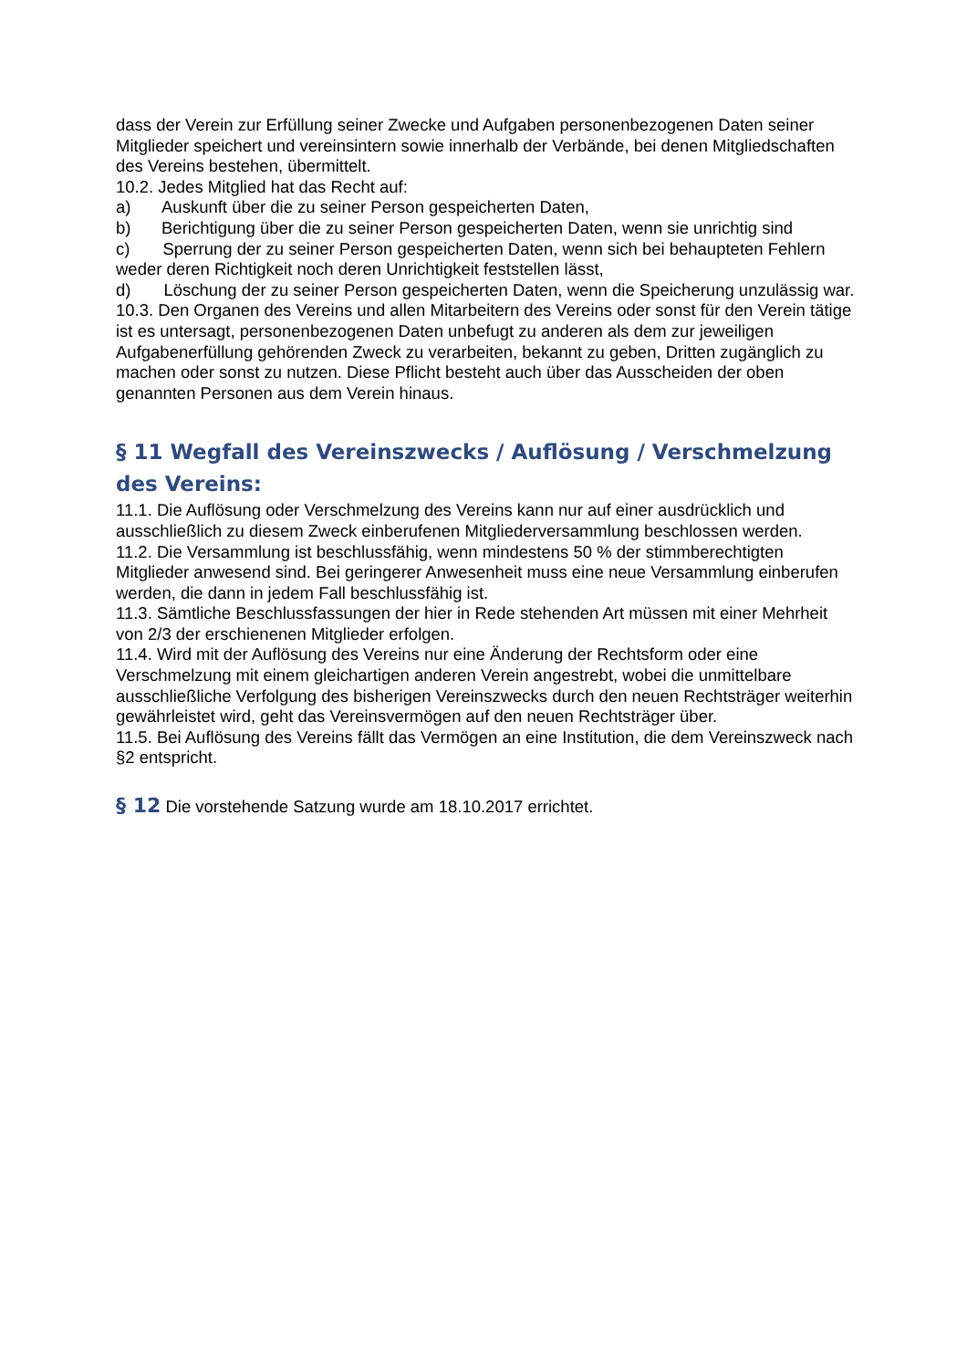dass der Verein zur Erfüllung seiner Zwecke und Aufgaben personenbezogenen Daten seiner Mitglieder speichert und vereinsintern sowie innerhalb der Verbände, bei denen Mitgliedschaften des Vereins bestehen, übermittelt.
10.2. Jedes Mitglied hat das Recht auf:
a) Auskunft über die zu seiner Person gespeicherten Daten,
b) Berichtigung über die zu seiner Person gespeicherten Daten, wenn sie unrichtig sind
c) Sperrung der zu seiner Person gespeicherten Daten, wenn sich bei behaupteten Fehlern weder deren Richtigkeit noch deren Unrichtigkeit feststellen lässt,
d) Löschung der zu seiner Person gespeicherten Daten, wenn die Speicherung unzulässig war.
10.3. Den Organen des Vereins und allen Mitarbeitern des Vereins oder sonst für den Verein tätige ist es untersagt, personenbezogenen Daten unbefugt zu anderen als dem zur jeweiligen Aufgabenerfüllung gehörenden Zweck zu verarbeiten, bekannt zu geben, Dritten zugänglich zu machen oder sonst zu nutzen. Diese Pflicht besteht auch über das Ausscheiden der oben genannten Personen aus dem Verein hinaus.
§ 11 Wegfall des Vereinszwecks / Auflösung / Verschmelzung des Vereins:
11.1. Die Auflösung oder Verschmelzung des Vereins kann nur auf einer ausdrücklich und ausschließlich zu diesem Zweck einberufenen Mitgliederversammlung beschlossen werden.
11.2. Die Versammlung ist beschlussfähig, wenn mindestens 50 % der stimmberechtigten Mitglieder anwesend sind. Bei geringerer Anwesenheit muss eine neue Versammlung einberufen werden, die dann in jedem Fall beschlussfähig ist.
11.3. Sämtliche Beschlussfassungen der hier in Rede stehenden Art müssen mit einer Mehrheit von 2/3 der erschienenen Mitglieder erfolgen.
11.4. Wird mit der Auflösung des Vereins nur eine Änderung der Rechtsform oder eine Verschmelzung mit einem gleichartigen anderen Verein angestrebt, wobei die unmittelbare ausschließliche Verfolgung des bisherigen Vereinszwecks durch den neuen Rechtsträger weiterhin gewährleistet wird, geht das Vereinsvermögen auf den neuen Rechtsträger über.
11.5. Bei Auflösung des Vereins fällt das Vermögen an eine Institution, die dem Vereinszweck nach §2 entspricht.
§ 12 Die vorstehende Satzung wurde am 18.10.2017 errichtet.